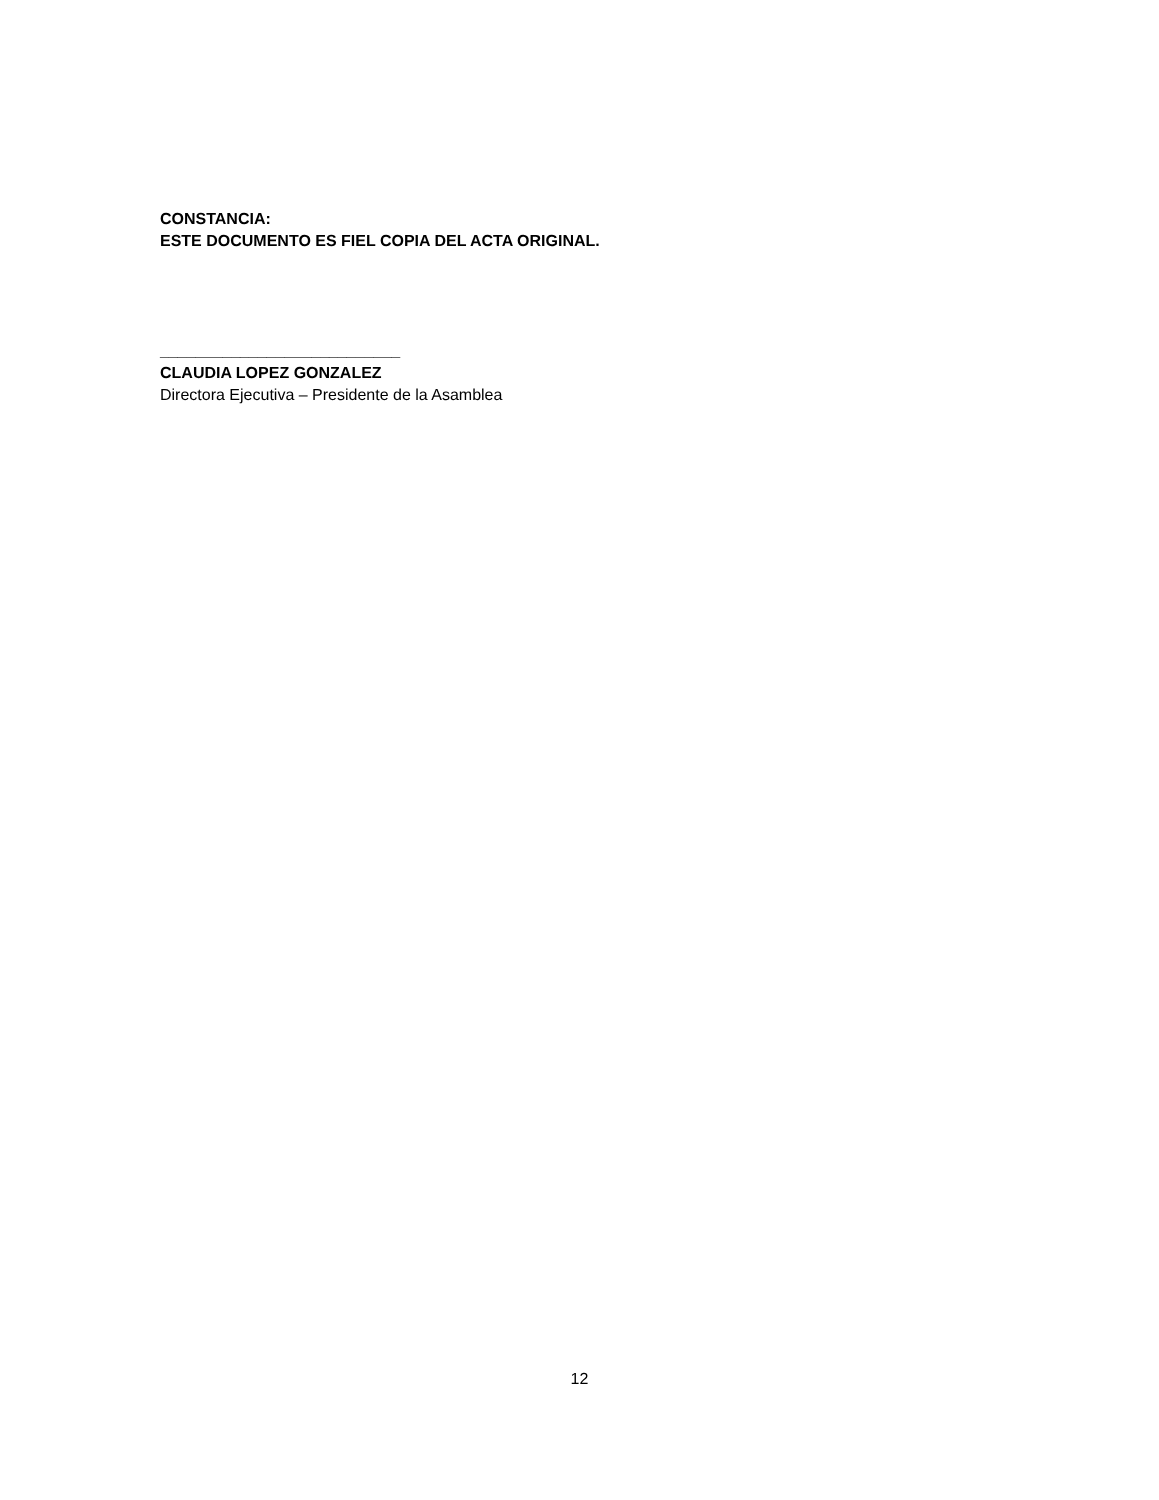CONSTANCIA:
ESTE DOCUMENTO ES FIEL COPIA DEL ACTA ORIGINAL.
___________________________
CLAUDIA LOPEZ GONZALEZ
Directora Ejecutiva – Presidente de la Asamblea
12